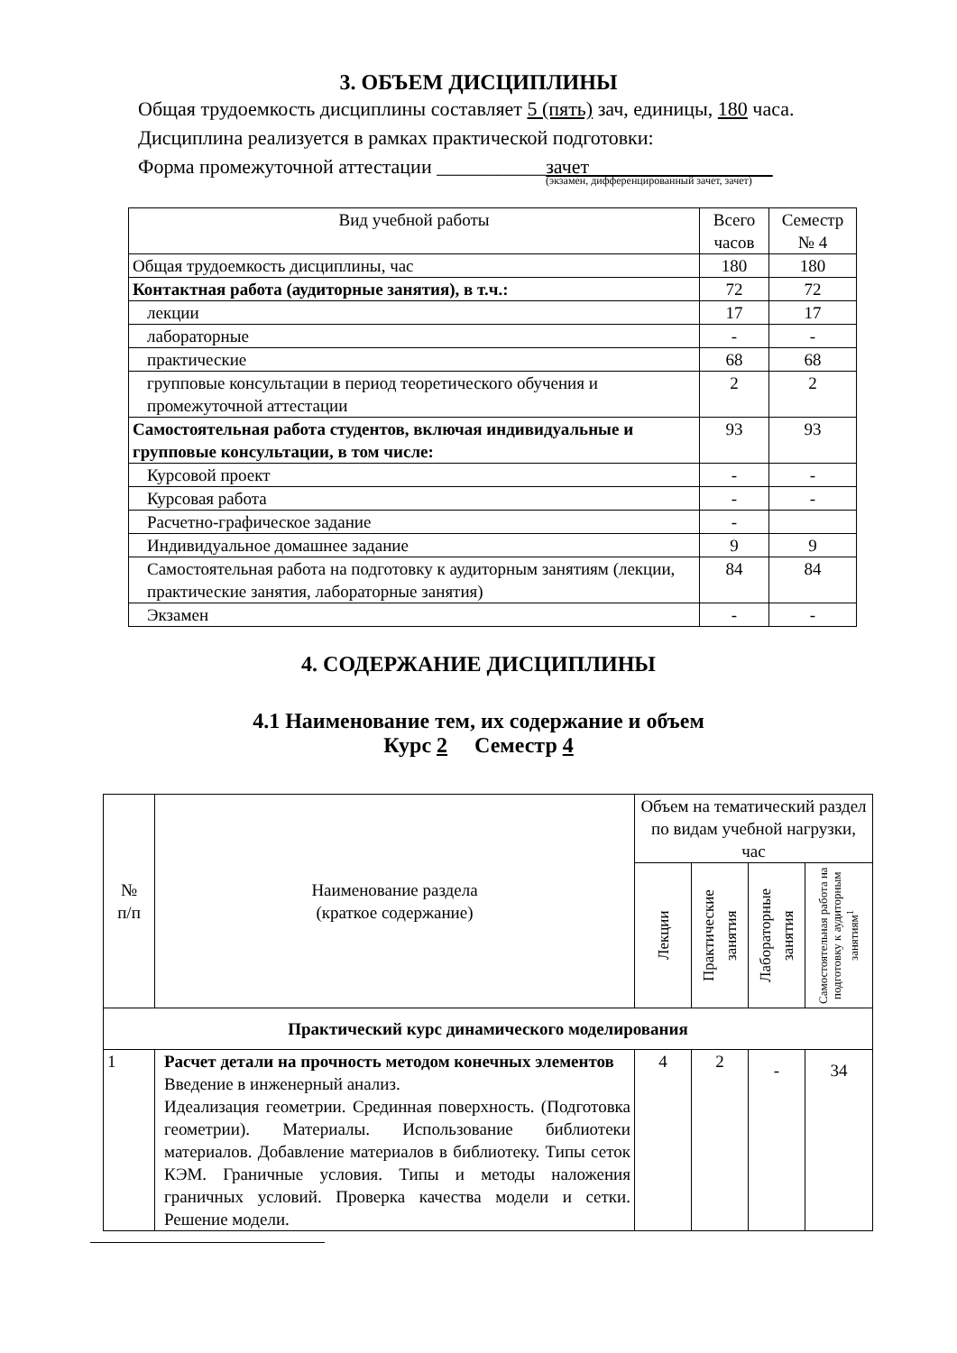3. ОБЪЕМ ДИСЦИПЛИНЫ
Общая трудоемкость дисциплины составляет 5 (пять) зач, единицы, 180 часа.
Дисциплина реализуется в рамках практической подготовки:
Форма промежуточной аттестации ___________зачет
(экзамен, дифференцированный зачет, зачет)
| Вид учебной работы | Всего часов | Семестр № 4 |
| --- | --- | --- |
| Общая трудоемкость дисциплины, час | 180 | 180 |
| Контактная работа (аудиторные занятия), в т.ч.: | 72 | 72 |
| лекции | 17 | 17 |
| лабораторные | - | - |
| практические | 68 | 68 |
| групповые консультации в период теоретического обучения и промежуточной аттестации | 2 | 2 |
| Самостоятельная работа студентов, включая индивидуальные и групповые консультации, в том числе: | 93 | 93 |
| Курсовой проект | - | - |
| Курсовая работа | - | - |
| Расчетно-графическое задание | - | |
| Индивидуальное домашнее задание | 9 | 9 |
| Самостоятельная работа на подготовку к аудиторным занятиям (лекции, практические занятия, лабораторные занятия) | 84 | 84 |
| Экзамен | - | - |
4. СОДЕРЖАНИЕ ДИСЦИПЛИНЫ
4.1 Наименование тем, их содержание и объем
Курс 2 Семестр 4
| № п/п | Наименование раздела (краткое содержание) | Объем на тематический раздел по видам учебной нагрузки, час | | | |
| --- | --- | --- | --- | --- | --- |
| | | Лекции | Практические занятия | Лабораторные занятия | Самостоятельная работа на подготовку к аудиторным занятиям<sup>1</sup> |
| Практический курс динамического моделирования | | | | | |
| 1 | Расчет детали на прочность методом конечных элементов Введение в инженерный анализ. Идеализация геометрии. Срединная поверхность. (Подготовка геометрии). Материалы. Использование библиотеки материалов. Добавление материалов в библиотеку. Типы сеток КЭМ. Граничные условия. Типы и методы наложения граничных условий. Проверка качества модели и сетки. Решение модели. | 4 | 2 | - | 34 |